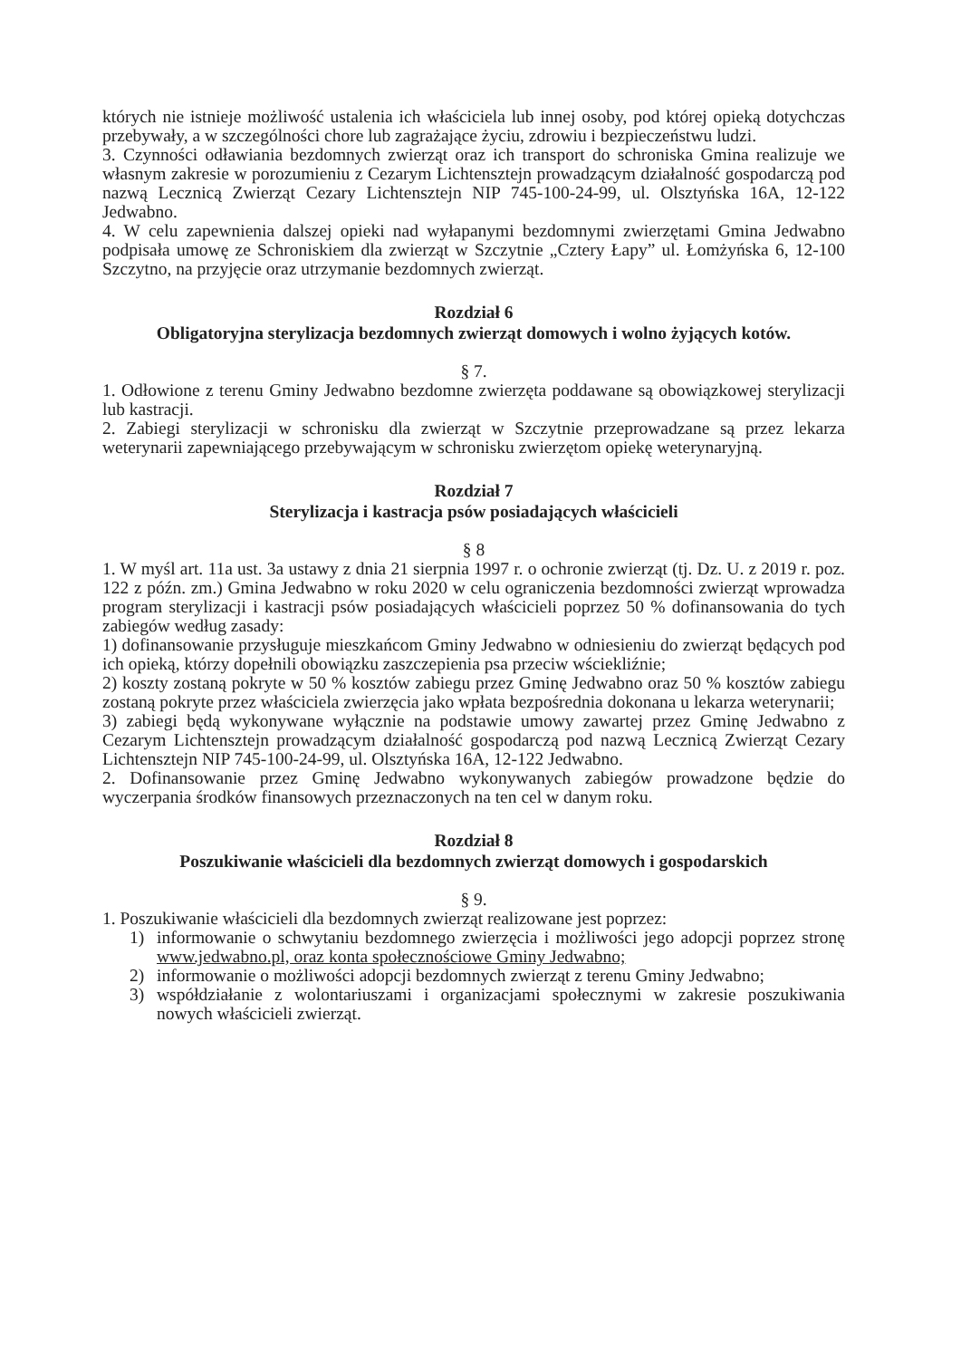których nie istnieje możliwość ustalenia ich właściciela lub innej osoby, pod której opieką dotychczas przebywały, a w szczególności chore lub zagrażające życiu, zdrowiu i bezpieczeństwu ludzi.
3. Czynności odławiania bezdomnych zwierząt oraz ich transport do schroniska Gmina realizuje we własnym zakresie w porozumieniu z Cezarym Lichtensztejn prowadzącym działalność gospodarczą pod nazwą Lecznicą Zwierząt Cezary Lichtensztejn NIP 745-100-24-99, ul. Olsztyńska 16A, 12-122 Jedwabno.
4. W celu zapewnienia dalszej opieki nad wyłapanymi bezdomnymi zwierzętami Gmina Jedwabno podpisała umowę ze Schroniskiem dla zwierząt w Szczytnie „Cztery Łapy” ul. Łomżyńska 6, 12-100 Szczytno, na przyjęcie oraz utrzymanie bezdomnych zwierząt.
Rozdział 6
Obligatoryjna sterylizacja bezdomnych zwierząt domowych i wolno żyjących kotów.
§ 7.
1. Odłowione z terenu Gminy Jedwabno bezdomne zwierzęta poddawane są obowiązkowej sterylizacji lub kastracji.
2. Zabiegi sterylizacji w schronisku dla zwierząt w Szczytnie przeprowadzane są przez lekarza weterynarii zapewniającego przebywającym w schronisku zwierzętom opiekę weterynaryjną.
Rozdział 7
Sterylizacja i kastracja psów posiadających właścicieli
§ 8
1. W myśl art. 11a ust. 3a ustawy z dnia 21 sierpnia 1997 r. o ochronie zwierząt (tj. Dz. U. z 2019 r. poz. 122 z późn. zm.) Gmina Jedwabno w roku 2020 w celu ograniczenia bezdomności zwierząt wprowadza program sterylizacji i kastracji psów posiadających właścicieli poprzez 50 % dofinansowania do tych zabiegów według zasady:
1) dofinansowanie przysługuje mieszkańcom Gminy Jedwabno w odniesieniu do zwierząt będących pod ich opieką, którzy dopełnili obowiązku zaszczepienia psa przeciw wściekliźnie;
2) koszty zostaną pokryte w 50 % kosztów zabiegu przez Gminę Jedwabno oraz 50 % kosztów zabiegu zostaną pokryte przez właściciela zwierzęcia jako wpłata bezpośrednia dokonana u lekarza weterynarii;
3) zabiegi będą wykonywane wyłącznie na podstawie umowy zawartej przez Gminę Jedwabno z Cezarym Lichtensztejn prowadzącym działalność gospodarczą pod nazwą Lecznicą Zwierząt Cezary Lichtensztejn NIP 745-100-24-99, ul. Olsztyńska 16A, 12-122 Jedwabno.
2. Dofinansowanie przez Gminę Jedwabno wykonywanych zabiegów prowadzone będzie do wyczerpania środków finansowych przeznaczonych na ten cel w danym roku.
Rozdział 8
Poszukiwanie właścicieli dla bezdomnych zwierząt domowych i gospodarskich
§ 9.
1. Poszukiwanie właścicieli dla bezdomnych zwierząt realizowane jest poprzez:
1) informowanie o schwytaniu bezdomnego zwierzęcia i możliwości jego adopcji poprzez stronę www.jedwabno.pl, oraz konta społecznościowe Gminy Jedwabno;
2) informowanie o możliwości adopcji bezdomnych zwierząt z terenu Gminy Jedwabno;
3) współdziałanie z wolontariuszami i organizacjami społecznymi w zakresie poszukiwania nowych właścicieli zwierząt.